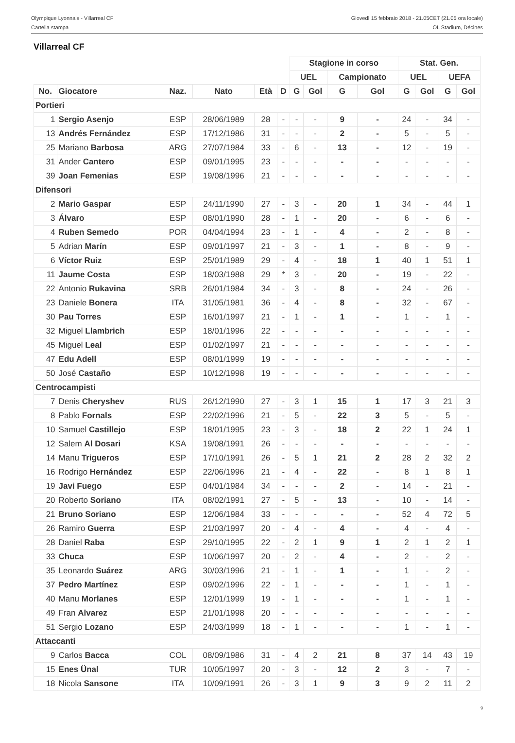Olympique Lyonnais - Villarreal CF
Cartella stampa
Giovedì 15 febbraio 2018 - 21.05CET (21.05 ora locale)
OL Stadium, Décines
Villarreal CF
| | | | | | | Stagione in corso | | | | Stat. Gen. | | | |
| | | | | | | UEL | | Campionato | | UEL | | UEFA | |
| No. | Giocatore | Naz. | Nato | Età | D | G | Gol | G | Gol | G | Gol | G | Gol |
| Portieri | | | | | | | | | | | | | |
| 1 | Sergio Asenjo | ESP | 28/06/1989 | 28 | - | - | - | 9 | - | 24 | - | 34 | - |
| 13 | Andrés Fernández | ESP | 17/12/1986 | 31 | - | - | - | 2 | - | 5 | - | 5 | - |
| 25 | Mariano Barbosa | ARG | 27/07/1984 | 33 | - | 6 | - | 13 | - | 12 | - | 19 | - |
| 31 | Ander Cantero | ESP | 09/01/1995 | 23 | - | - | - | - | - | - | - | - | - |
| 39 | Joan Femenias | ESP | 19/08/1996 | 21 | - | - | - | - | - | - | - | - | - |
| Difensori | | | | | | | | | | | | | |
| 2 | Mario Gaspar | ESP | 24/11/1990 | 27 | - | 3 | - | 20 | 1 | 34 | - | 44 | 1 |
| 3 | Álvaro | ESP | 08/01/1990 | 28 | - | 1 | - | 20 | - | 6 | - | 6 | - |
| 4 | Ruben Semedo | POR | 04/04/1994 | 23 | - | 1 | - | 4 | - | 2 | - | 8 | - |
| 5 | Adrian Marín | ESP | 09/01/1997 | 21 | - | 3 | - | 1 | - | 8 | - | 9 | - |
| 6 | Víctor Ruiz | ESP | 25/01/1989 | 29 | - | 4 | - | 18 | 1 | 40 | 1 | 51 | 1 |
| 11 | Jaume Costa | ESP | 18/03/1988 | 29 | * | 3 | - | 20 | - | 19 | - | 22 | - |
| 22 | Antonio Rukavina | SRB | 26/01/1984 | 34 | - | 3 | - | 8 | - | 24 | - | 26 | - |
| 23 | Daniele Bonera | ITA | 31/05/1981 | 36 | - | 4 | - | 8 | - | 32 | - | 67 | - |
| 30 | Pau Torres | ESP | 16/01/1997 | 21 | - | 1 | - | 1 | - | 1 | - | 1 | - |
| 32 | Miguel Llambrich | ESP | 18/01/1996 | 22 | - | - | - | - | - | - | - | - | - |
| 45 | Miguel Leal | ESP | 01/02/1997 | 21 | - | - | - | - | - | - | - | - | - |
| 47 | Edu Adell | ESP | 08/01/1999 | 19 | - | - | - | - | - | - | - | - | - |
| 50 | José Castaño | ESP | 10/12/1998 | 19 | - | - | - | - | - | - | - | - | - |
| Centrocampisti | | | | | | | | | | | | | |
| 7 | Denis Cheryshev | RUS | 26/12/1990 | 27 | - | 3 | 1 | 15 | 1 | 17 | 3 | 21 | 3 |
| 8 | Pablo Fornals | ESP | 22/02/1996 | 21 | - | 5 | - | 22 | 3 | 5 | - | 5 | - |
| 10 | Samuel Castillejo | ESP | 18/01/1995 | 23 | - | 3 | - | 18 | 2 | 22 | 1 | 24 | 1 |
| 12 | Salem Al Dosari | KSA | 19/08/1991 | 26 | - | - | - | - | - | - | - | - | - |
| 14 | Manu Trigueros | ESP | 17/10/1991 | 26 | - | 5 | 1 | 21 | 2 | 28 | 2 | 32 | 2 |
| 16 | Rodrigo Hernández | ESP | 22/06/1996 | 21 | - | 4 | - | 22 | - | 8 | 1 | 8 | 1 |
| 19 | Javi Fuego | ESP | 04/01/1984 | 34 | - | - | - | 2 | - | 14 | - | 21 | - |
| 20 | Roberto Soriano | ITA | 08/02/1991 | 27 | - | 5 | - | 13 | - | 10 | - | 14 | - |
| 21 | Bruno Soriano | ESP | 12/06/1984 | 33 | - | - | - | - | - | 52 | 4 | 72 | 5 |
| 26 | Ramiro Guerra | ESP | 21/03/1997 | 20 | - | 4 | - | 4 | - | 4 | - | 4 | - |
| 28 | Daniel Raba | ESP | 29/10/1995 | 22 | - | 2 | 1 | 9 | 1 | 2 | 1 | 2 | 1 |
| 33 | Chuca | ESP | 10/06/1997 | 20 | - | 2 | - | 4 | - | 2 | - | 2 | - |
| 35 | Leonardo Suárez | ARG | 30/03/1996 | 21 | - | 1 | - | 1 | - | 1 | - | 2 | - |
| 37 | Pedro Martínez | ESP | 09/02/1996 | 22 | - | 1 | - | - | - | 1 | - | 1 | - |
| 40 | Manu Morlanes | ESP | 12/01/1999 | 19 | - | 1 | - | - | - | 1 | - | 1 | - |
| 49 | Fran Alvarez | ESP | 21/01/1998 | 20 | - | - | - | - | - | - | - | - | - |
| 51 | Sergio Lozano | ESP | 24/03/1999 | 18 | - | 1 | - | - | - | 1 | - | 1 | - |
| Attaccanti | | | | | | | | | | | | | |
| 9 | Carlos Bacca | COL | 08/09/1986 | 31 | - | 4 | 2 | 21 | 8 | 37 | 14 | 43 | 19 |
| 15 | Enes Ünal | TUR | 10/05/1997 | 20 | - | 3 | - | 12 | 2 | 3 | - | 7 | - |
| 18 | Nicola Sansone | ITA | 10/09/1991 | 26 | - | 3 | 1 | 9 | 3 | 9 | 2 | 11 | 2 |
9